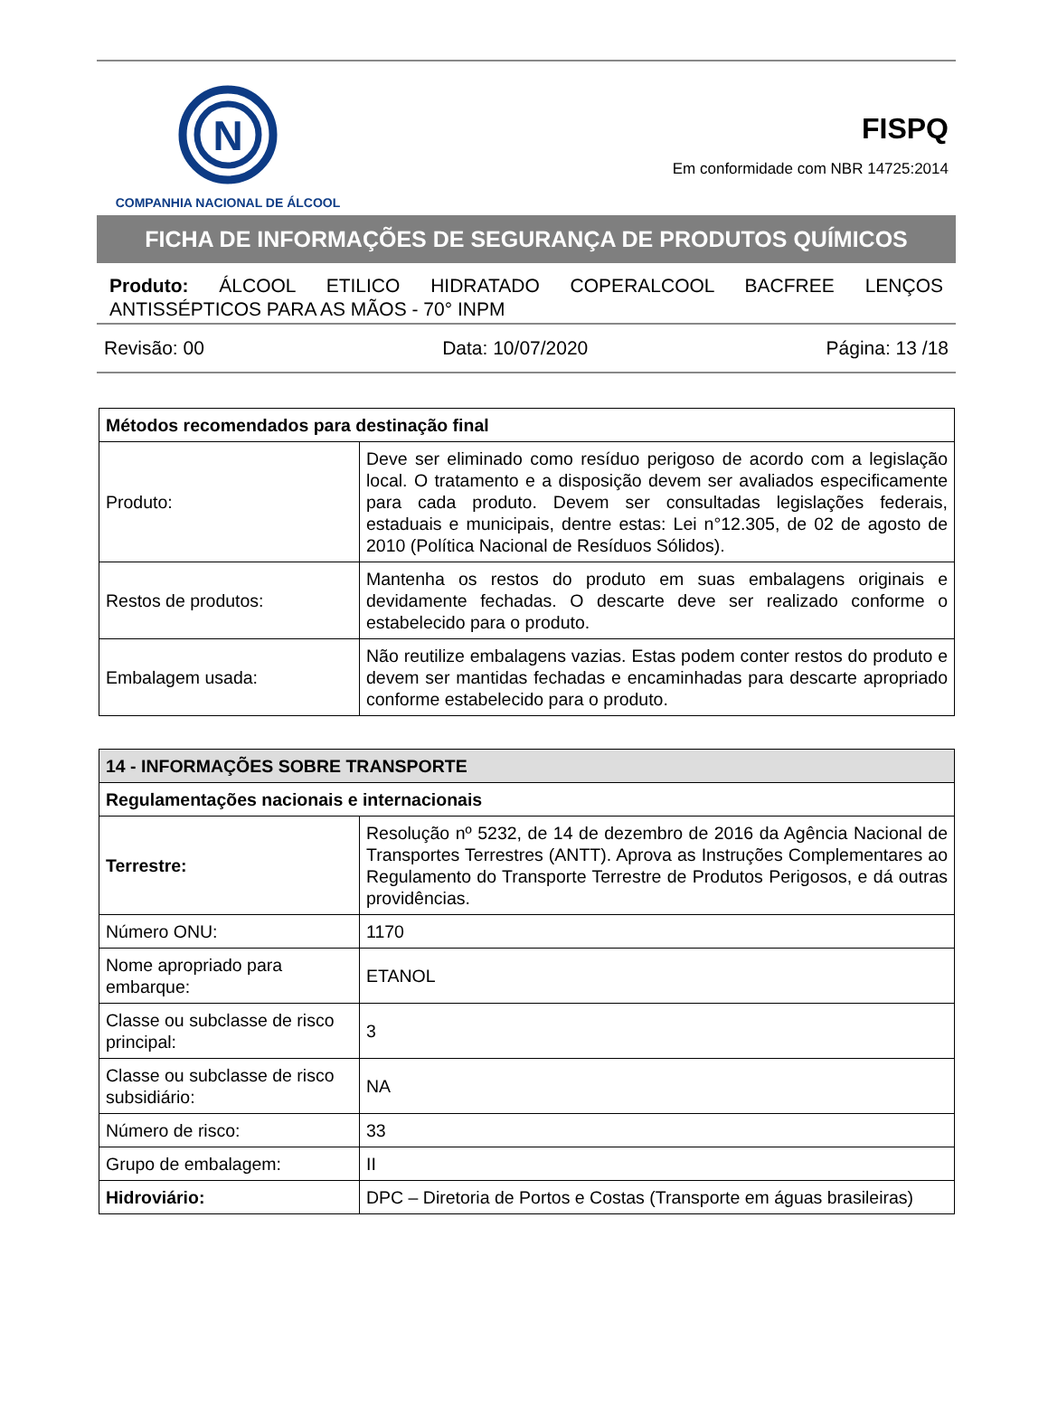N
COMPANHIA NACIONAL DE ÁLCOOL
FISPQ
Em conformidade com NBR 14725:2014
FICHA DE INFORMAÇÕES DE SEGURANÇA DE PRODUTOS QUÍMICOS
Produto: ÁLCOOL ETILICO HIDRATADO COPERALCOOL BACFREE LENÇOS ANTISSÉPTICOS PARA AS MÃOS - 70° INPM
Revisão: 00 Data: 10/07/2020 Página: 13 /18
| Métodos recomendados para destinação final | |
| --- | --- |
| Produto: | Deve ser eliminado como resíduo perigoso de acordo com a legislação local. O tratamento e a disposição devem ser avaliados especificamente para cada produto. Devem ser consultadas legislações federais, estaduais e municipais, dentre estas: Lei n°12.305, de 02 de agosto de 2010 (Política Nacional de Resíduos Sólidos). |
| Restos de produtos: | Mantenha os restos do produto em suas embalagens originais e devidamente fechadas. O descarte deve ser realizado conforme o estabelecido para o produto. |
| Embalagem usada: | Não reutilize embalagens vazias. Estas podem conter restos do produto e devem ser mantidas fechadas e encaminhadas para descarte apropriado conforme estabelecido para o produto. |
| 14 - INFORMAÇÕES SOBRE TRANSPORTE | |
| --- | --- |
| Regulamentações nacionais e internacionais | |
| Terrestre: | Resolução nº 5232, de 14 de dezembro de 2016 da Agência Nacional de Transportes Terrestres (ANTT). Aprova as Instruções Complementares ao Regulamento do Transporte Terrestre de Produtos Perigosos, e dá outras providências. |
| Número ONU: | 1170 |
| Nome apropriado para embarque: | ETANOL |
| Classe ou subclasse de risco principal: | 3 |
| Classe ou subclasse de risco subsidiário: | NA |
| Número de risco: | 33 |
| Grupo de embalagem: | II |
| Hidroviário: | DPC – Diretoria de Portos e Costas (Transporte em águas brasileiras) |